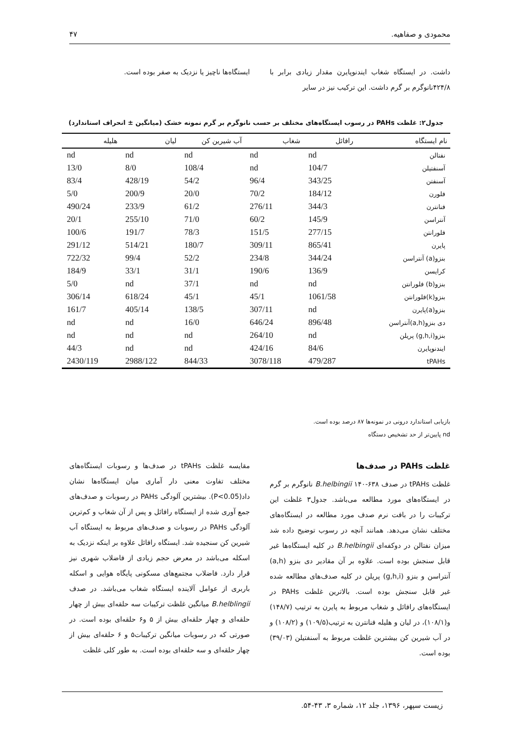محمودی و صفاهیه. ۴۷
داشت. در ایستگاه شغاب ایندنوپایرن مقدار زیادی برابر با ۴۲۴/۸نانوگرم بر گرم داشت. این ترکیب نیز در سایر
ایستگاه‌ها ناچیز یا نزدیک به صفر بوده است.
جدول۲: غلظت PAHs در رسوب ایستگاه‌های مختلف بر حسب نانوگرم بر گرم نمونه خشک (میانگین ± انحراف استاندارد)
| نام ایستگاه | رافائل | شغاب | آب شیرین کن | لیان | هلیله |
| --- | --- | --- | --- | --- | --- |
| نفتالن | nd | nd | nd | nd | nd |
| آسنفتیلن | 104/7 | nd | 108/4 | 8/0 | 13/0 |
| آسنفتن | 343/25 | 96/4 | 54/2 | 428/19 | 83/4 |
| فلورن | 184/12 | 70/2 | 20/0 | 200/9 | 5/0 |
| فنانترن | 344/3 | 276/11 | 61/2 | 233/9 | 490/24 |
| آنتراسن | 145/9 | 60/2 | 71/0 | 255/10 | 20/1 |
| فلورانتن | 277/15 | 151/5 | 78/3 | 191/7 | 100/6 |
| پایرن | 865/41 | 309/11 | 180/7 | 514/21 | 291/12 |
| بنزو(a) آنتراسن | 344/24 | 234/8 | 52/2 | 99/4 | 722/32 |
| کرایسن | 136/9 | 190/6 | 31/1 | 33/1 | 184/9 |
| بنزو(b) فلورانتن | nd | nd | 37/1 | nd | 5/0 |
| بنزو(k)فلورانتن | 1061/58 | 45/1 | 45/1 | 618/24 | 306/14 |
| بنزو(a)پایرن | nd | 307/11 | 138/5 | 405/14 | 161/7 |
| دی بنزو(a,h)آنتراسن | 896/48 | 646/24 | 16/0 | nd | nd |
| بنزو(g,h,i) پریلن | nd | 264/10 | nd | nd | nd |
| ایندنوپایرن | 84/6 | 424/16 | nd | nd | 44/3 |
| tPAHs | 479/287 | 3078/118 | 844/33 | 2988/122 | 2430/119 |
بازیابی استاندارد درونی در نمونه‌ها ۸۷ درصد بوده است.
nd پایین‌تر از حد تشخیص دستگاه
غلظت PAHs در صدف‌ها
غلظت tPAHs در صدف B.helbingii ۱۴۰-۶۳۸ نانوگرم بر گرم در ایستگاه‌های مورد مطالعه می‌باشد. جدول۳ غلظت این ترکیبات را در بافت نرم صدف مورد مطالعه در ایستگاه‌های مختلف نشان می‌دهد. همانند آنچه در رسوب توضیح داده شد میزان نفتالن در دوکفه‌ای B.helbingii در کلیه ایستگاه‌ها غیر قابل سنجش بوده است. علاوه بر آن مقادیر دی بنزو (a,h) آنتراسن و بنزو (g,h,i) پریلن در کلیه صدف‌های مطالعه شده غیر قابل سنجش بوده است. بالاترین غلظت PAHs در ایستگاه‌های رافائل و شغاب مربوط به پایرن به ترتیب (۱۴۸/۷) و(۱۰۸/۱)، در لیان و هلیله فنانترن به ترتیب(۱۰۹/۵) و (۱۰۸/۲) و در آب شیرین کن بیشترین غلظت مربوط به آسنفتیلن (۳۹/۰۳) بوده است.
مقایسه غلظت tPAHs در صدف‌ها و رسوبات ایستگاه‌های مختلف تفاوت معنی دار آماری میان ایستگاه‌ها نشان داد(P<0.05). بیشترین آلودگی PAHs در رسوبات و صدف‌های جمع آوری شده از ایستگاه رافائل و پس از آن شغاب و کم‌ترین آلودگی PAHs در رسوبات و صدف‌های مربوط به ایستگاه آب شیرین کن سنجیده شد. ایستگاه رافائل علاوه بر اینکه نزدیک به اسکله می‌باشد در معرض حجم زیادی از فاضلاب شهری نیز قرار دارد. فاضلاب مجتمع‌های مسکونی پایگاه هوایی و اسکله باربری از عوامل آلاینده ایستگاه شغاب می‌باشد. در صدف B.helblingii میانگین غلظت ترکیبات سه حلقه‌ای بیش از چهار حلقه‌ای و چهار حلقه‌ای بیش از ۵ و۶ حلقه‌ای بوده است. در صورتی که در رسوبات میانگین ترکیبات۵ و ۶ حلقه‌ای بیش از چهار حلقه‌ای و سه حلقه‌ای بوده است. به طور کلی غلظت
زیست سپهر، ۱۳۹۶، جلد ۱۲، شماره ۳، ۴۳-۵۴.